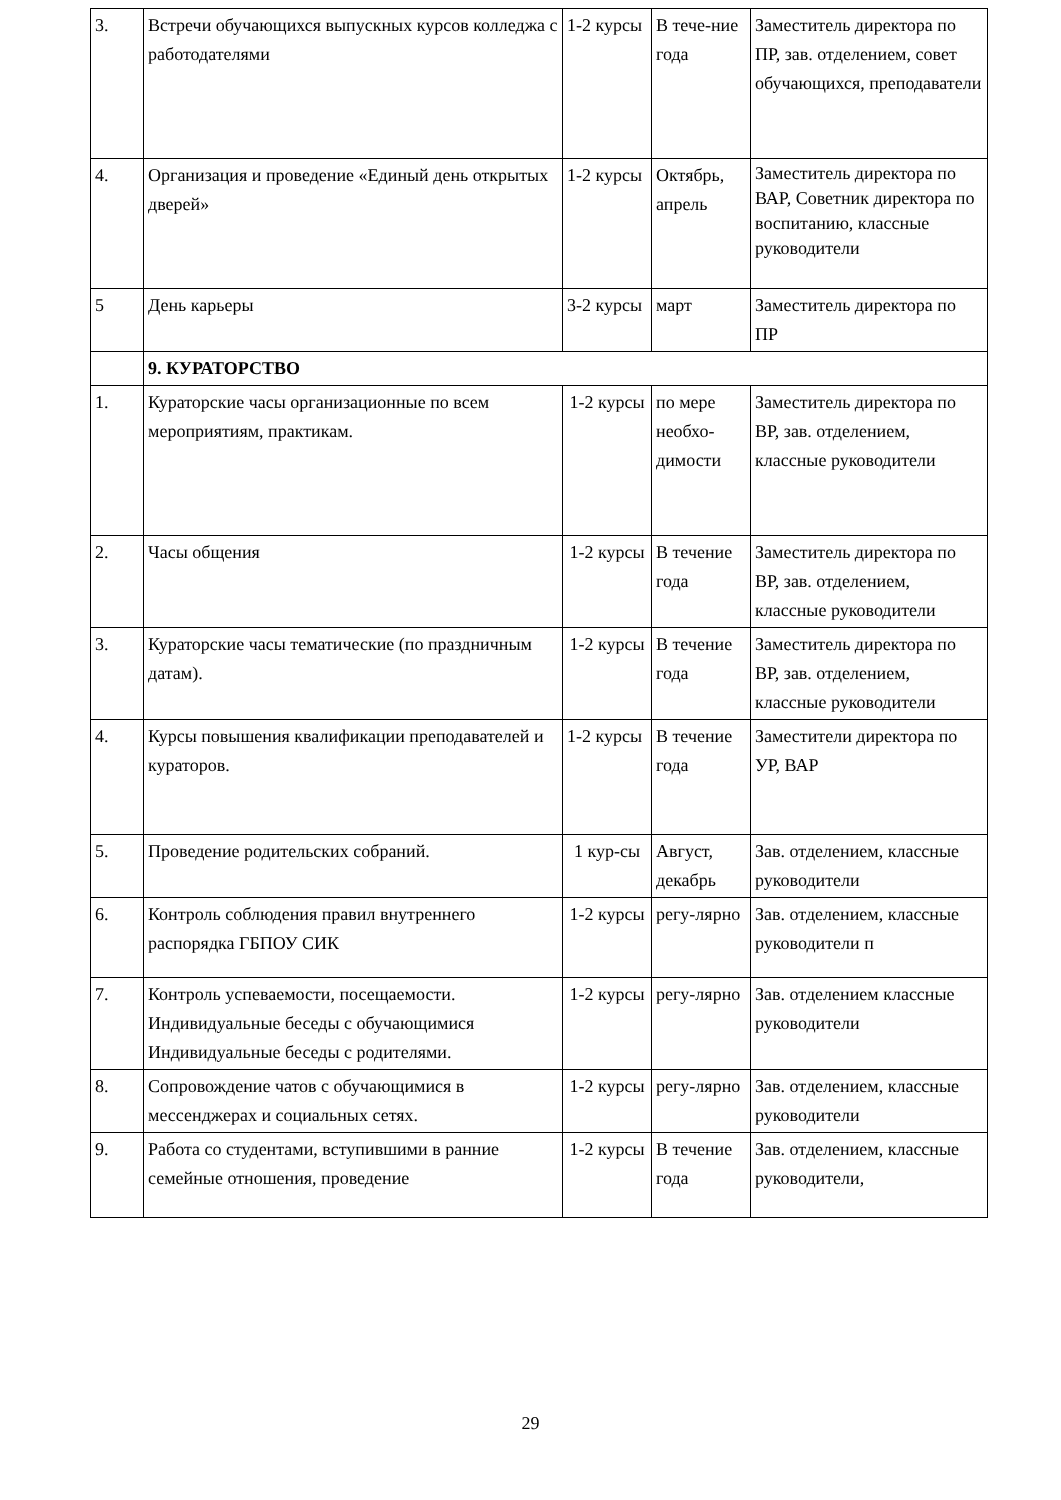| 3. | Встречи обучающихся выпускных курсов колледжа с работодателями | 1-2 курсы | В тече-ние года | Заместитель директора по ПР, зав. отделением, совет обучающихся, преподаватели |
| 4. | Организация и проведение «Единый день открытых дверей» | 1-2 курсы | Октябрь, апрель | Заместитель директора по ВАР, Советник директора по воспитанию, классные руководители |
| 5 | День карьеры | 3-2 курсы | март | Заместитель директора по ПР |
| | 9. КУРАТОРСТВО | | | |
| 1. | Кураторские часы организационные по всем мероприятиям, практикам. | 1-2 курсы | по мере необхо-димости | Заместитель директора по ВР, зав. отделением, классные руководители |
| 2. | Часы общения | 1-2 курсы | В течение года | Заместитель директора по ВР, зав. отделением, классные руководители |
| 3. | Кураторские часы тематические (по праздничным датам). | 1-2 курсы | В течение года | Заместитель директора по ВР, зав. отделением, классные руководители |
| 4. | Курсы повышения квалификации преподавателей и кураторов. | 1-2 курсы | В течение года | Заместители директора по УР, ВАР |
| 5. | Проведение родительских собраний. | 1 кур-сы | Август, декабрь | Зав. отделением, классные руководители |
| 6. | Контроль соблюдения правил внутреннего распорядка ГБПОУ СИК | 1-2 курсы | регу-лярно | Зав. отделением, классные руководители п |
| 7. | Контроль успеваемости, посещаемости. Индивидуальные беседы с обучающимися Индивидуальные беседы с родителями. | 1-2 курсы | регу-лярно | Зав. отделением классные руководители |
| 8. | Сопровождение чатов с обучающимися в мессенджерах и социальных сетях. | 1-2 курсы | регу-лярно | Зав. отделением, классные руководители |
| 9. | Работа со студентами, вступившими в ранние семейные отношения, проведение | 1-2 курсы | В течение года | Зав. отделением, классные руководители, |
29